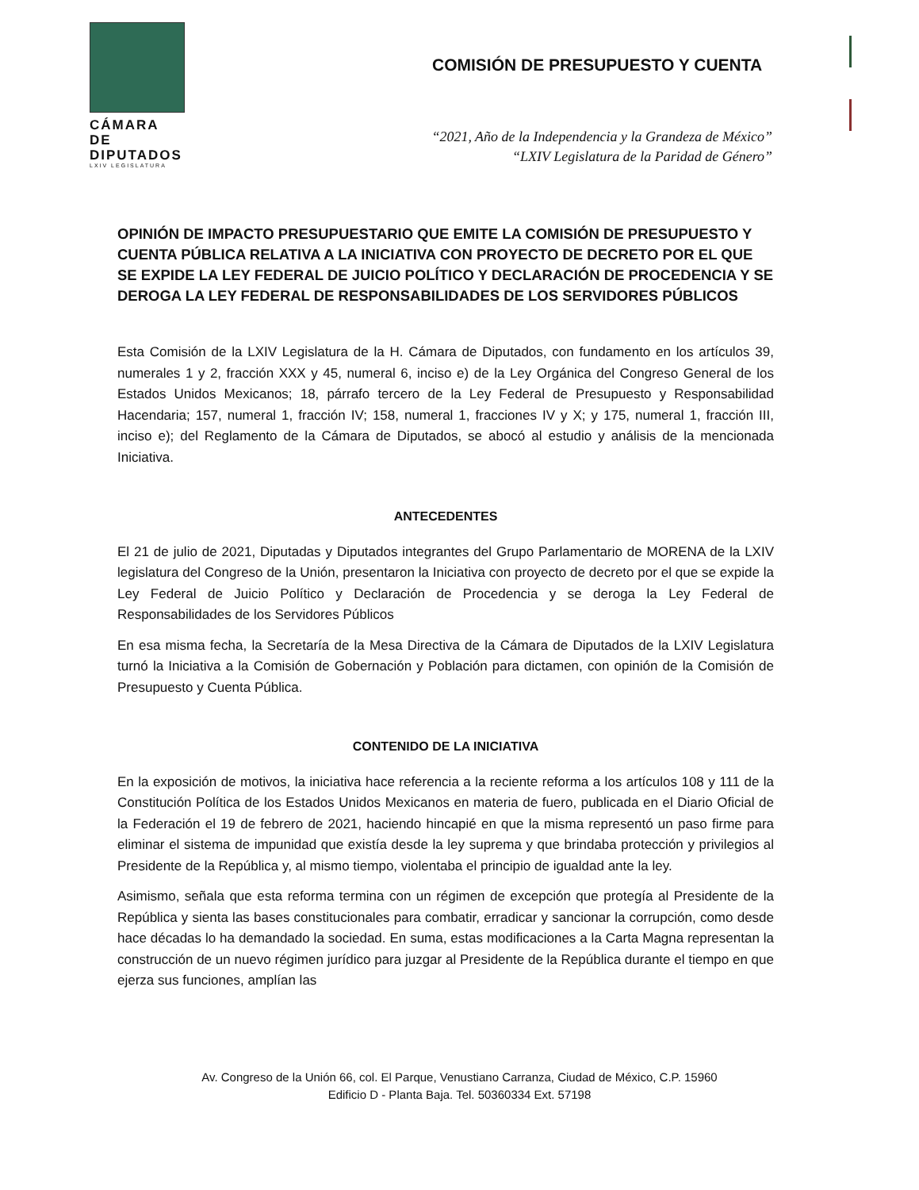CÁMARA DE
DIPUTADOS
LXIV LEGISLATURA
COMISIÓN DE PRESUPUESTO Y CUENTA
“2021, Año de la Independencia y la Grandeza de México”
“LXIV Legislatura de la Paridad de Género”
OPINIÓN DE IMPACTO PRESUPUESTARIO QUE EMITE LA COMISIÓN DE PRESUPUESTO Y CUENTA PÚBLICA RELATIVA A LA INICIATIVA CON PROYECTO DE DECRETO POR EL QUE SE EXPIDE LA LEY FEDERAL DE JUICIO POLÍTICO Y DECLARACIÓN DE PROCEDENCIA Y SE DEROGA LA LEY FEDERAL DE RESPONSABILIDADES DE LOS SERVIDORES PÚBLICOS
Esta Comisión de la LXIV Legislatura de la H. Cámara de Diputados, con fundamento en los artículos 39, numerales 1 y 2, fracción XXX y 45, numeral 6, inciso e) de la Ley Orgánica del Congreso General de los Estados Unidos Mexicanos; 18, párrafo tercero de la Ley Federal de Presupuesto y Responsabilidad Hacendaria; 157, numeral 1, fracción IV; 158, numeral 1, fracciones IV y X; y 175, numeral 1, fracción III, inciso e); del Reglamento de la Cámara de Diputados, se abocó al estudio y análisis de la mencionada Iniciativa.
ANTECEDENTES
El 21 de julio de 2021, Diputadas y Diputados integrantes del Grupo Parlamentario de MORENA de la LXIV legislatura del Congreso de la Unión, presentaron la Iniciativa con proyecto de decreto por el que se expide la Ley Federal de Juicio Político y Declaración de Procedencia y se deroga la Ley Federal de Responsabilidades de los Servidores Públicos
En esa misma fecha, la Secretaría de la Mesa Directiva de la Cámara de Diputados de la LXIV Legislatura turnó la Iniciativa a la Comisión de Gobernación y Población para dictamen, con opinión de la Comisión de Presupuesto y Cuenta Pública.
CONTENIDO DE LA INICIATIVA
En la exposición de motivos, la iniciativa hace referencia a la reciente reforma a los artículos 108 y 111 de la Constitución Política de los Estados Unidos Mexicanos en materia de fuero, publicada en el Diario Oficial de la Federación el 19 de febrero de 2021, haciendo hincapié en que la misma representó un paso firme para eliminar el sistema de impunidad que existía desde la ley suprema y que brindaba protección y privilegios al Presidente de la República y, al mismo tiempo, violentaba el principio de igualdad ante la ley.
Asimismo, señala que esta reforma termina con un régimen de excepción que protegía al Presidente de la República y sienta las bases constitucionales para combatir, erradicar y sancionar la corrupción, como desde hace décadas lo ha demandado la sociedad. En suma, estas modificaciones a la Carta Magna representan la construcción de un nuevo régimen jurídico para juzgar al Presidente de la República durante el tiempo en que ejerza sus funciones, amplían las
Av. Congreso de la Unión 66, col. El Parque, Venustiano Carranza, Ciudad de México, C.P. 15960
Edificio D - Planta Baja. Tel. 50360334 Ext. 57198